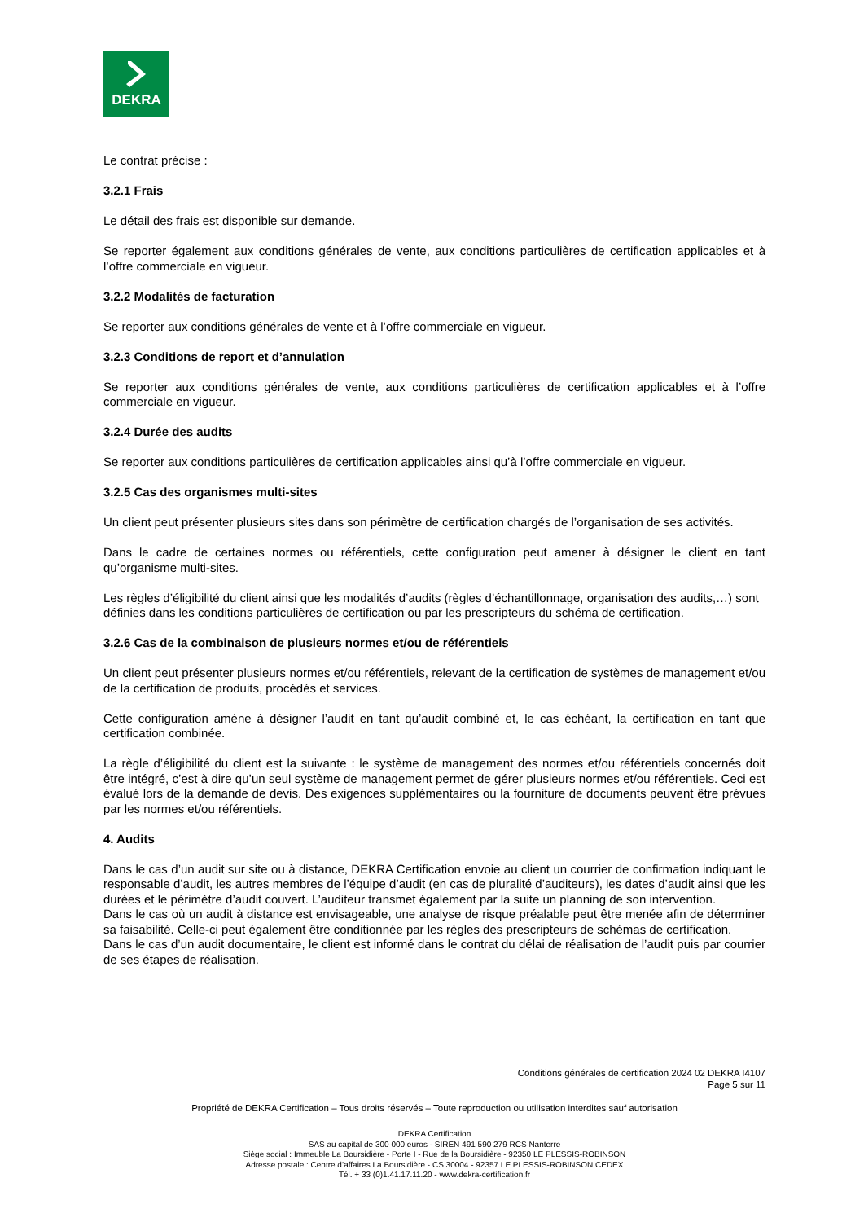DEKRA
Le contrat précise :
3.2.1 Frais
Le détail des frais est disponible sur demande.
Se reporter également aux conditions générales de vente, aux conditions particulières de certification applicables et à l’offre commerciale en vigueur.
3.2.2 Modalités de facturation
Se reporter aux conditions générales de vente et à l’offre commerciale en vigueur.
3.2.3 Conditions de report et d’annulation
Se reporter aux conditions générales de vente, aux conditions particulières de certification applicables et à l’offre commerciale en vigueur.
3.2.4 Durée des audits
Se reporter aux conditions particulières de certification applicables ainsi qu’à l’offre commerciale en vigueur.
3.2.5 Cas des organismes multi-sites
Un client peut présenter plusieurs sites dans son périmètre de certification chargés de l’organisation de ses activités.
Dans le cadre de certaines normes ou référentiels, cette configuration peut amener à désigner le client en tant qu’organisme multi-sites.
Les règles d’éligibilité du client ainsi que les modalités d’audits (règles d’échantillonnage, organisation des audits,…) sont définies dans les conditions particulières de certification ou par les prescripteurs du schéma de certification.
3.2.6 Cas de la combinaison de plusieurs normes et/ou de référentiels
Un client peut présenter plusieurs normes et/ou référentiels, relevant de la certification de systèmes de management et/ou de la certification de produits, procédés et services.
Cette configuration amène à désigner l’audit en tant qu’audit combiné et, le cas échéant, la certification en tant que certification combinée.
La règle d’éligibilité du client est la suivante : le système de management des normes et/ou référentiels concernés doit être intégré, c’est à dire qu’un seul système de management permet de gérer plusieurs normes et/ou référentiels. Ceci est évalué lors de la demande de devis. Des exigences supplémentaires ou la fourniture de documents peuvent être prévues par les normes et/ou référentiels.
4. Audits
Dans le cas d’un audit sur site ou à distance, DEKRA Certification envoie au client un courrier de confirmation indiquant le responsable d’audit, les autres membres de l’équipe d’audit (en cas de pluralité d’auditeurs), les dates d’audit ainsi que les durées et le périmètre d’audit couvert. L’auditeur transmet également par la suite un planning de son intervention.
Dans le cas où un audit à distance est envisageable, une analyse de risque préalable peut être menée afin de déterminer sa faisabilité. Celle-ci peut également être conditionnée par les règles des prescripteurs de schémas de certification.
Dans le cas d’un audit documentaire, le client est informé dans le contrat du délai de réalisation de l’audit puis par courrier de ses étapes de réalisation.
Conditions générales de certification 2024 02 DEKRA I4107
Page 5 sur 11
Propriété de DEKRA Certification – Tous droits réservés – Toute reproduction ou utilisation interdites sauf autorisation
DEKRA Certification
SAS au capital de 300 000 euros - SIREN 491 590 279 RCS Nanterre
Siège social : Immeuble La Boursidière - Porte I - Rue de la Boursidière - 92350 LE PLESSIS-ROBINSON
Adresse postale : Centre d’affaires La Boursidière - CS 30004 - 92357 LE PLESSIS-ROBINSON CEDEX
Tél. + 33 (0)1.41.17.11.20 - www.dekra-certification.fr